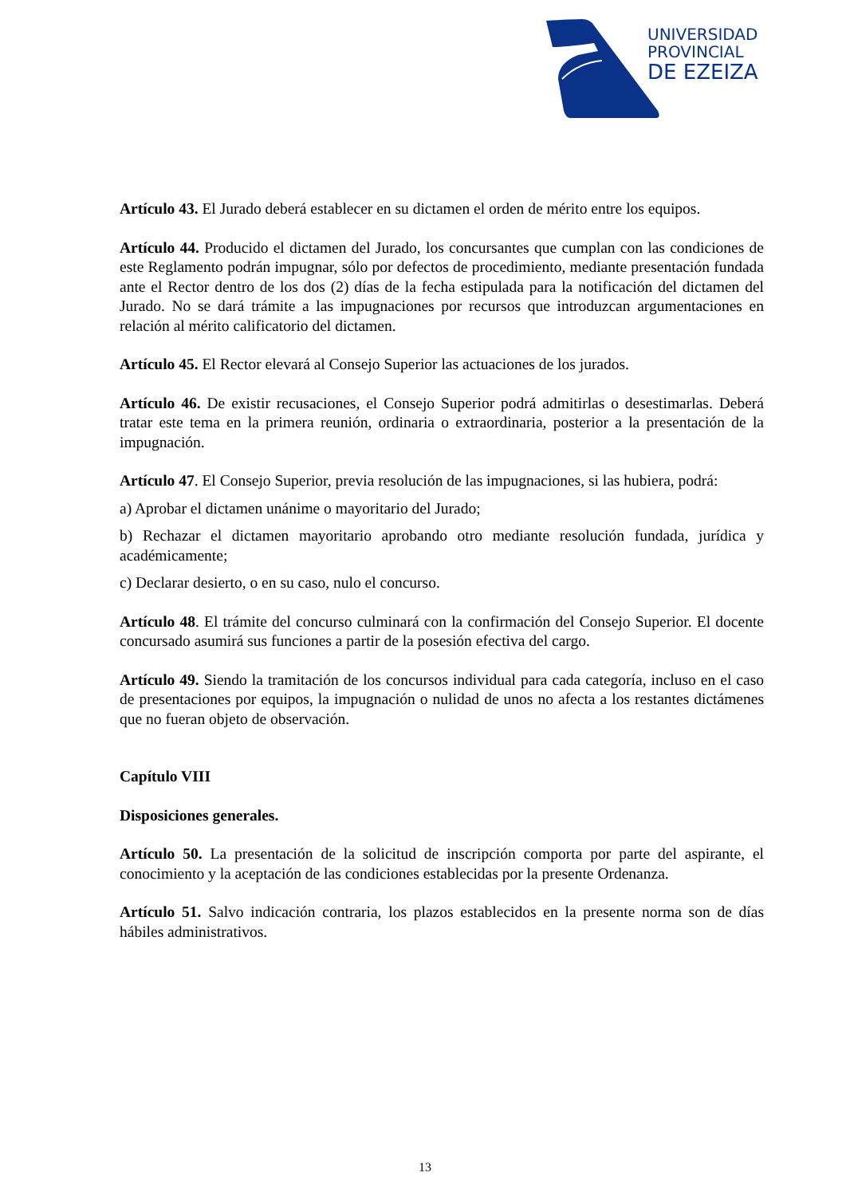UNIVERSIDAD
PROVINCIAL
DE EZEIZA
Artículo 43. El Jurado deberá establecer en su dictamen el orden de mérito entre los equipos.
Artículo 44. Producido el dictamen del Jurado, los concursantes que cumplan con las condiciones de este Reglamento podrán impugnar, sólo por defectos de procedimiento, mediante presentación fundada ante el Rector dentro de los dos (2) días de la fecha estipulada para la notificación del dictamen del Jurado. No se dará trámite a las impugnaciones por recursos que introduzcan argumentaciones en relación al mérito calificatorio del dictamen.
Artículo 45. El Rector elevará al Consejo Superior las actuaciones de los jurados.
Artículo 46. De existir recusaciones, el Consejo Superior podrá admitirlas o desestimarlas. Deberá tratar este tema en la primera reunión, ordinaria o extraordinaria, posterior a la presentación de la impugnación.
Artículo 47. El Consejo Superior, previa resolución de las impugnaciones, si las hubiera, podrá:
a) Aprobar el dictamen unánime o mayoritario del Jurado;
b) Rechazar el dictamen mayoritario aprobando otro mediante resolución fundada, jurídica y académicamente;
c) Declarar desierto, o en su caso, nulo el concurso.
Artículo 48. El trámite del concurso culminará con la confirmación del Consejo Superior. El docente concursado asumirá sus funciones a partir de la posesión efectiva del cargo.
Artículo 49. Siendo la tramitación de los concursos individual para cada categoría, incluso en el caso de presentaciones por equipos, la impugnación o nulidad de unos no afecta a los restantes dictámenes que no fueran objeto de observación.
Capítulo VIII
Disposiciones generales.
Artículo 50. La presentación de la solicitud de inscripción comporta por parte del aspirante, el conocimiento y la aceptación de las condiciones establecidas por la presente Ordenanza.
Artículo 51. Salvo indicación contraria, los plazos establecidos en la presente norma son de días hábiles administrativos.
13